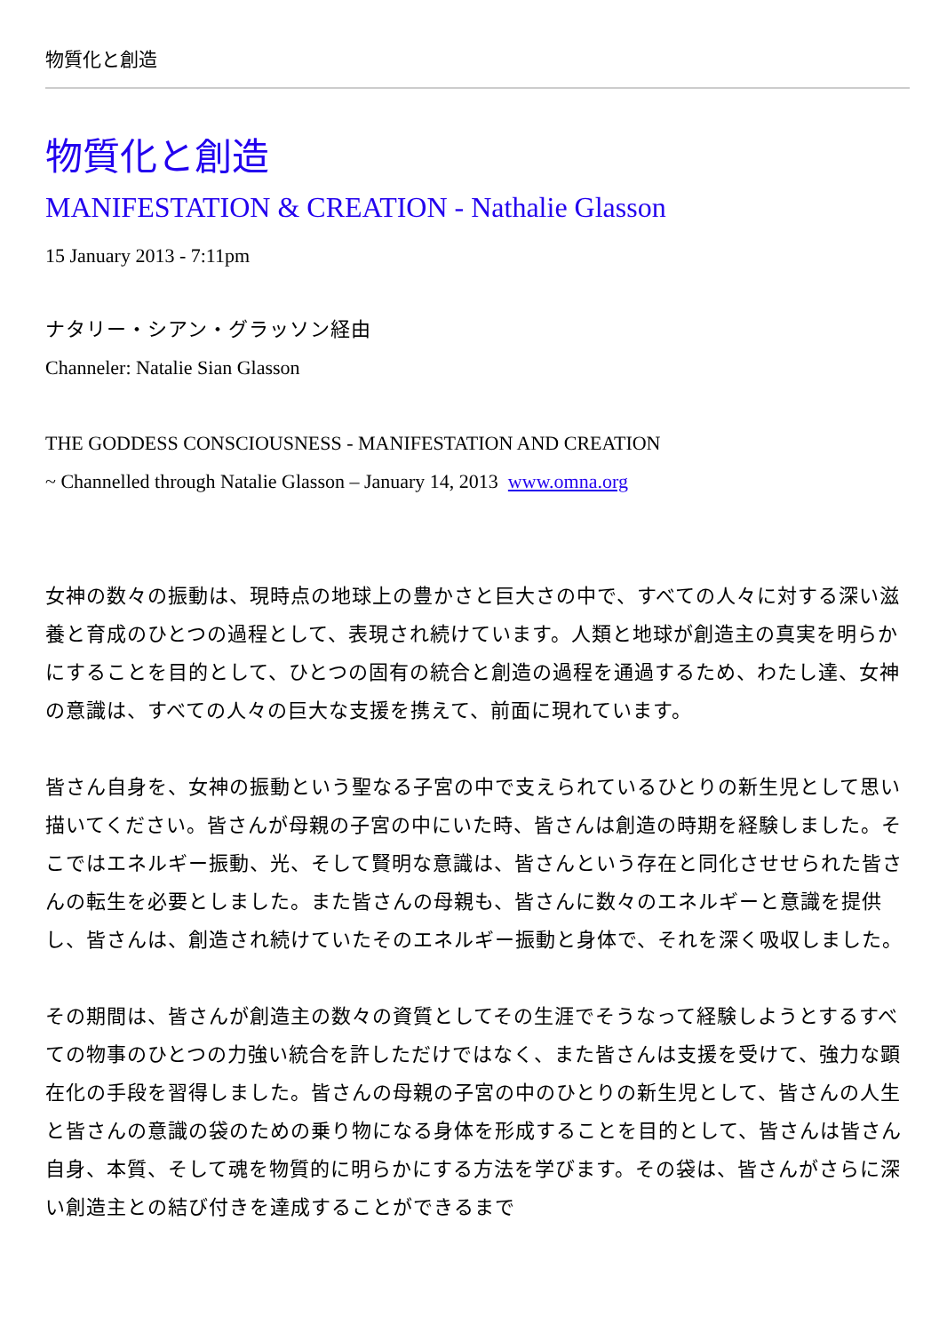物質化と創造
物質化と創造
MANIFESTATION & CREATION - Nathalie Glasson
15 January 2013 - 7:11pm
ナタリー・シアン・グラッソン経由
Channeler: Natalie Sian Glasson
THE GODDESS CONSCIOUSNESS - MANIFESTATION AND CREATION
~ Channelled through Natalie Glasson – January 14, 2013 www.omna.org
女神の数々の振動は、現時点の地球上の豊かさと巨大さの中で、すべての人々に対する深い滋養と育成のひとつの過程として、表現され続けています。人類と地球が創造主の真実を明らかにすることを目的として、ひとつの固有の統合と創造の過程を通過するため、わたし達、女神の意識は、すべての人々の巨大な支援を携えて、前面に現れています。
皆さん自身を、女神の振動という聖なる子宮の中で支えられているひとりの新生児として思い描いてください。皆さんが母親の子宮の中にいた時、皆さんは創造の時期を経験しました。そこではエネルギー振動、光、そして賢明な意識は、皆さんという存在と同化させせられた皆さんの転生を必要としました。また皆さんの母親も、皆さんに数々のエネルギーと意識を提供し、皆さんは、創造され続けていたそのエネルギー振動と身体で、それを深く吸収しました。
その期間は、皆さんが創造主の数々の資質としてその生涯でそうなって経験しようとするすべての物事のひとつの力強い統合を許しただけではなく、また皆さんは支援を受けて、強力な顕在化の手段を習得しました。皆さんの母親の子宮の中のひとりの新生児として、皆さんの人生と皆さんの意識の袋のための乗り物になる身体を形成することを目的として、皆さんは皆さん自身、本質、そして魂を物質的に明らかにする方法を学びます。その袋は、皆さんがさらに深い創造主との結び付きを達成することができるまで